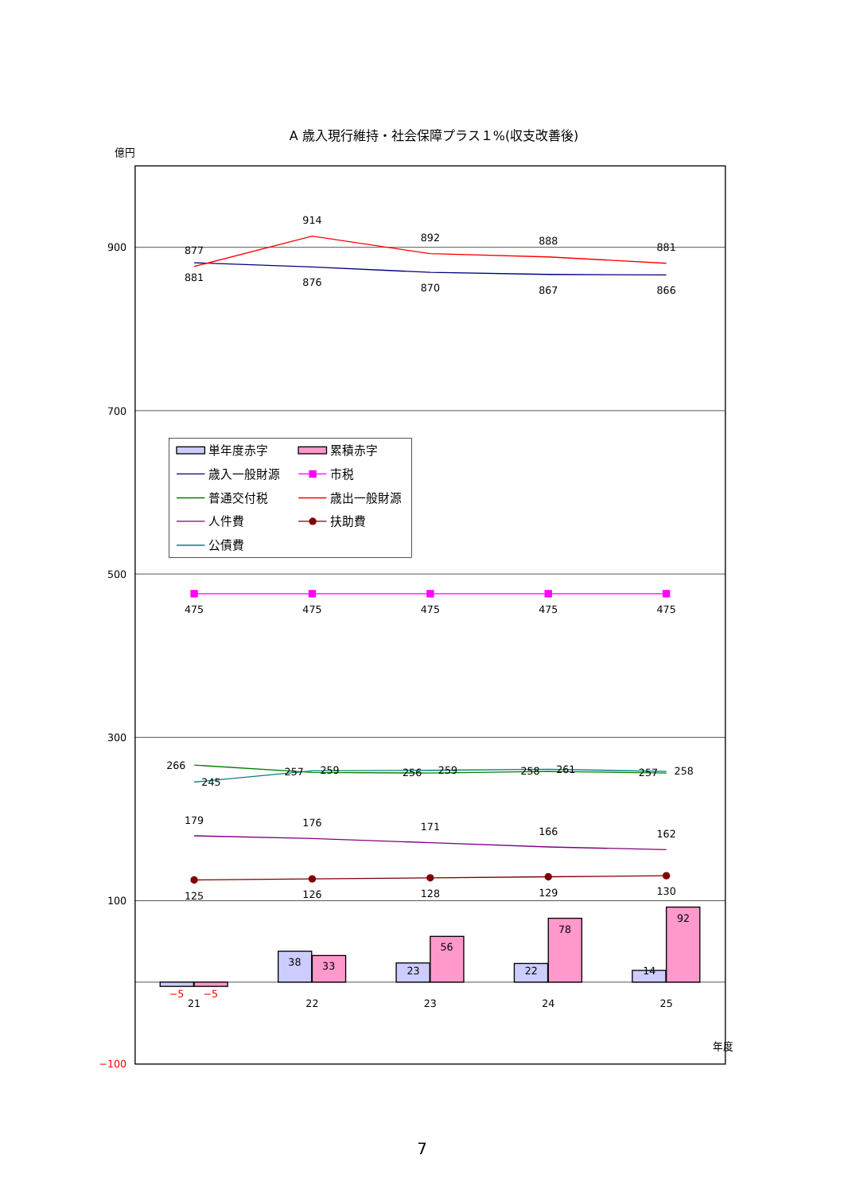A 歳入現行維持・社会保障プラス１%(収支改善後)
億円
900
700
500
300
100
−100
−5
−5
38
33
23
56
22
78
14
92
21
22
23
24
25
年度
877
881
914
876
892
870
888
867
881
866
475
475
475
475
475
266
245
257
259
256
259
258
261
257
258
179
176
171
166
162
125
126
128
129
130
単年度赤字
累積赤字
歳入一般財源
市税
普通交付税
歳出一般財源
人件費
扶助費
公債費
7